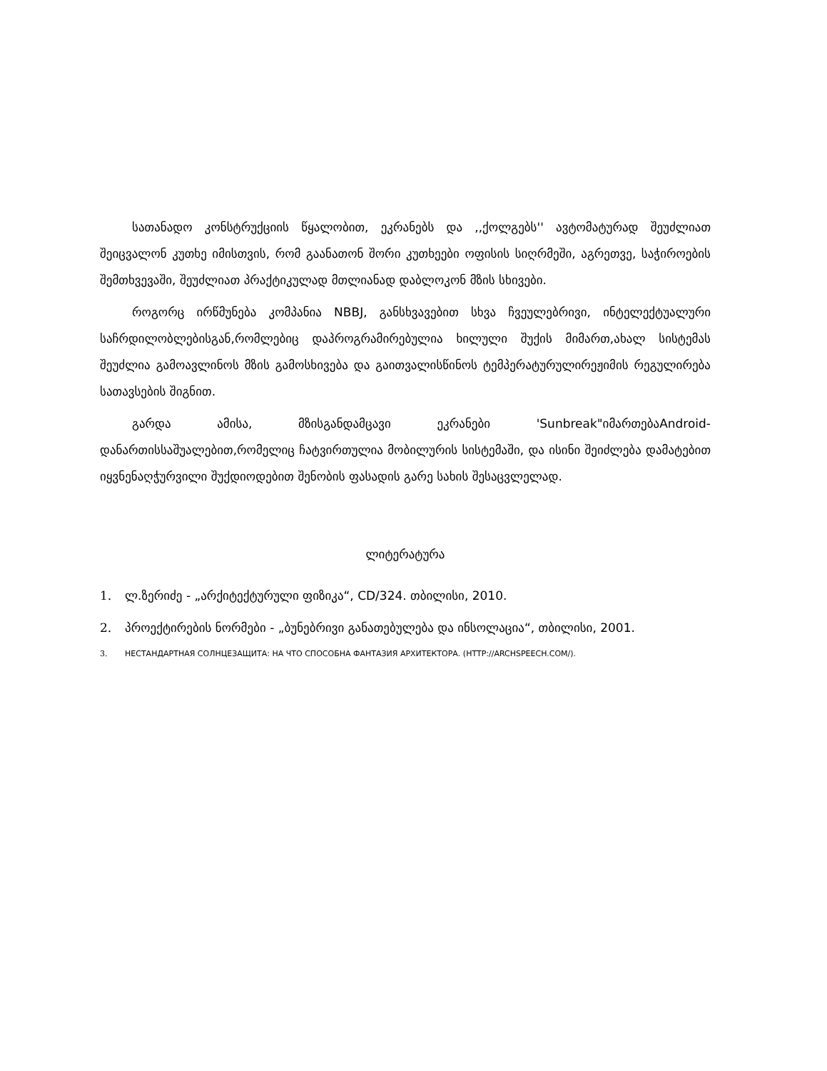სათანადო კონსტრუქციის წყალობით, ეკრანებს და ,,ქოლგებს'' ავტომატურად შეუძლიათ შეიცვალონ კუთხე იმისთვის, რომ გაანათონ შორი კუთხეები ოფისის სიღრმეში, აგრეთვე, საჭიროების შემთხვევაში, შეუძლიათ პრაქტიკულად მთლიანად დაბლოკონ მზის სხივები.
როგორც ირწმუნება კომპანია NBBJ, განსხვავებით სხვა ჩვეულებრივი, ინტელექტუალური საჩრდილობლებისგან,რომლებიც დაპროგრამირებულია ხილული შუქის მიმართ,ახალ სისტემას შეუძლია გამოავლინოს მზის გამოსხივება და გაითვალისწინოს ტემპერატურულირეჟიმის რეგულირება სათავსების შიგნით.
გარდა ამისა, მზისგანდამცავი ეკრანები 'Sunbreak"იმართებაAndroid-დანართისსაშუალებით,რომელიც ჩატვირთულია მობილურის სისტემაში, და ისინი შეიძლება დამატებით იყვნენაღჭურვილი შუქდიოდებით შენობის ფასადის გარე სახის შესაცვლელად.
ლიტერატურა
1. ლ.ზერიძე - „არქიტექტურული ფიზიკა“, CD/324. თბილისი, 2010.
2. პროექტირების ნორმები - „ბუნებრივი განათებულება და ინსოლაცია“, თბილისი, 2001.
3. НЕСТАНДАРТНАЯ СОЛНЦЕЗАЩИТА: НА ЧТО СПОСОБНА ФАНТАЗИЯ АРХИТЕКТОРА. (HTTP://ARCHSPEECH.COM/).